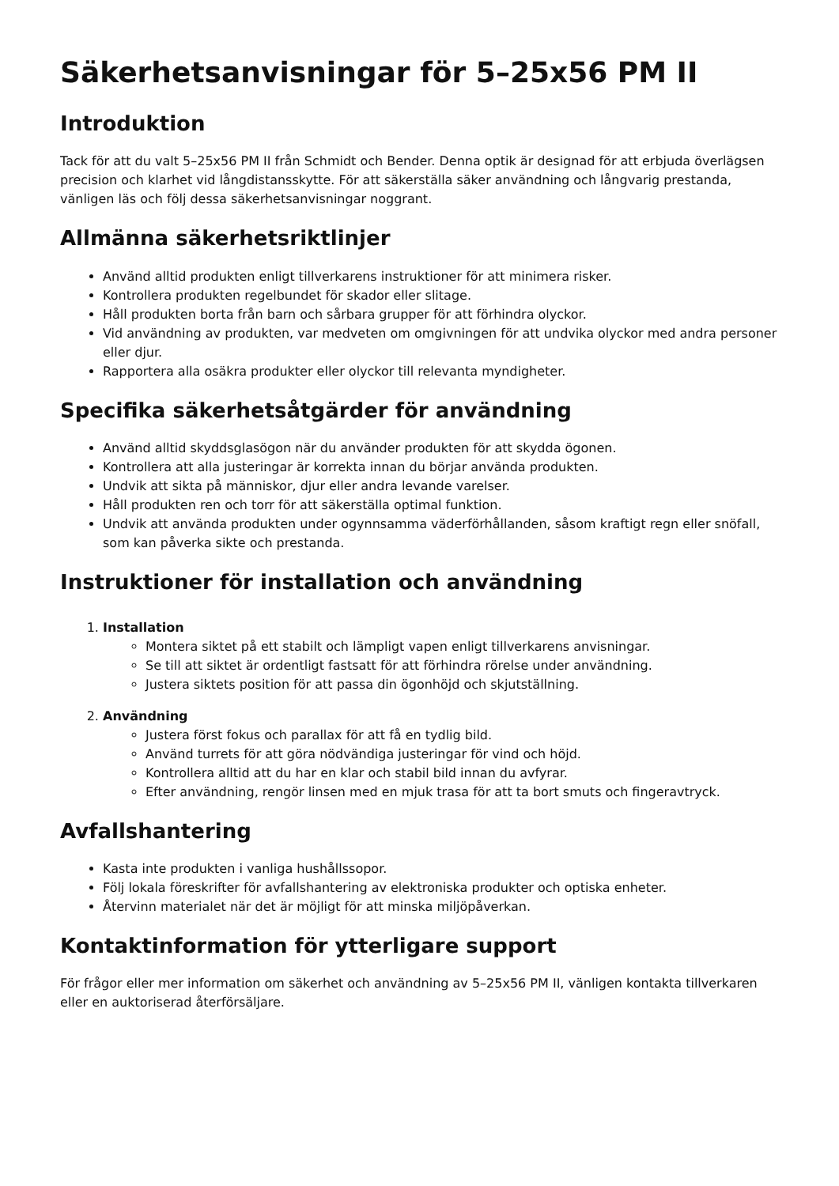Säkerhetsanvisningar för 5–25x56 PM II
Introduktion
Tack för att du valt 5–25x56 PM II från Schmidt och Bender. Denna optik är designad för att erbjuda överlägsen precision och klarhet vid långdistansskytte. För att säkerställa säker användning och långvarig prestanda, vänligen läs och följ dessa säkerhetsanvisningar noggrant.
Allmänna säkerhetsriktlinjer
Använd alltid produkten enligt tillverkarens instruktioner för att minimera risker.
Kontrollera produkten regelbundet för skador eller slitage.
Håll produkten borta från barn och sårbara grupper för att förhindra olyckor.
Vid användning av produkten, var medveten om omgivningen för att undvika olyckor med andra personer eller djur.
Rapportera alla osäkra produkter eller olyckor till relevanta myndigheter.
Specifika säkerhetsåtgärder för användning
Använd alltid skyddsglasögon när du använder produkten för att skydda ögonen.
Kontrollera att alla justeringar är korrekta innan du börjar använda produkten.
Undvik att sikta på människor, djur eller andra levande varelser.
Håll produkten ren och torr för att säkerställa optimal funktion.
Undvik att använda produkten under ogynnsamma väderförhållanden, såsom kraftigt regn eller snöfall, som kan påverka sikte och prestanda.
Instruktioner för installation och användning
1. Installation
Montera siktet på ett stabilt och lämpligt vapen enligt tillverkarens anvisningar.
Se till att siktet är ordentligt fastsatt för att förhindra rörelse under användning.
Justera siktets position för att passa din ögonhöjd och skjutställning.
2. Användning
Justera först fokus och parallax för att få en tydlig bild.
Använd turrets för att göra nödvändiga justeringar för vind och höjd.
Kontrollera alltid att du har en klar och stabil bild innan du avfyrar.
Efter användning, rengör linsen med en mjuk trasa för att ta bort smuts och fingeravtryck.
Avfallshantering
Kasta inte produkten i vanliga hushållssopor.
Följ lokala föreskrifter för avfallshantering av elektroniska produkter och optiska enheter.
Återvinn materialet när det är möjligt för att minska miljöpåverkan.
Kontaktinformation för ytterligare support
För frågor eller mer information om säkerhet och användning av 5–25x56 PM II, vänligen kontakta tillverkaren eller en auktoriserad återförsäljare.